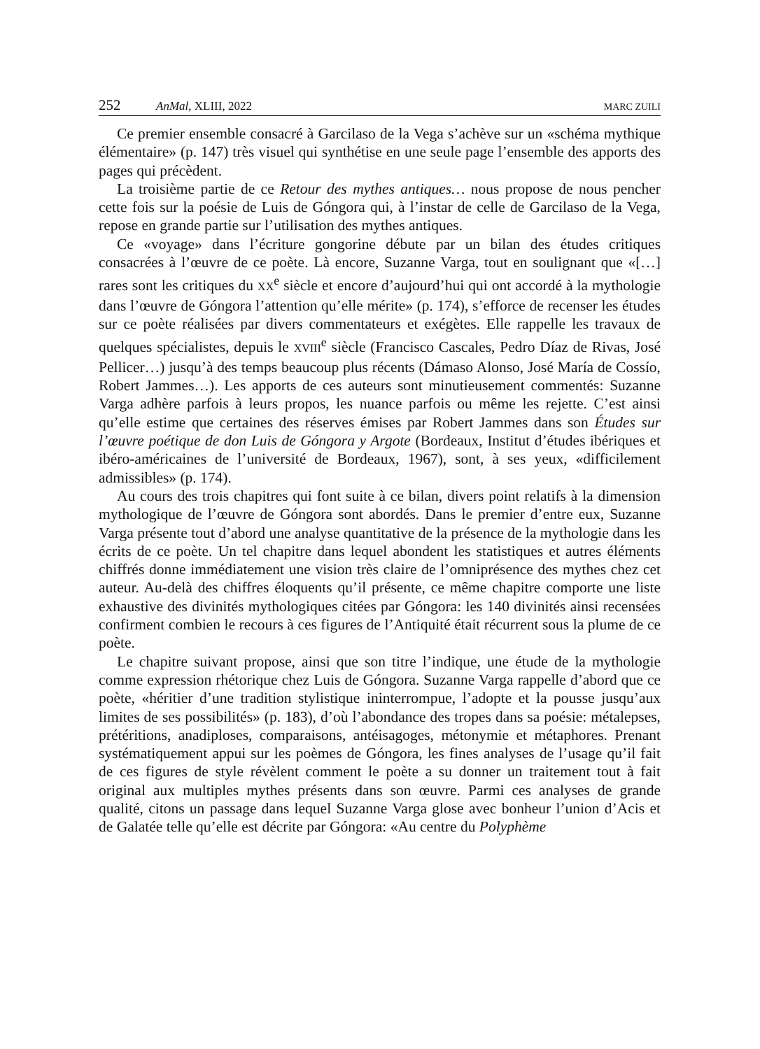252 AnMal, XLIII, 2022 MARC ZUILI
Ce premier ensemble consacré à Garcilaso de la Vega s’achève sur un «schéma mythique élémentaire» (p. 147) très visuel qui synthétise en une seule page l’ensemble des apports des pages qui précèdent.
La troisième partie de ce Retour des mythes antiques… nous propose de nous pencher cette fois sur la poésie de Luis de Góngora qui, à l’instar de celle de Garcilaso de la Vega, repose en grande partie sur l’utilisation des mythes antiques.
Ce «voyage» dans l’écriture gongorine débute par un bilan des études critiques consacrées à l’œuvre de ce poète. Là encore, Suzanne Varga, tout en soulignant que «[…] rares sont les critiques du XX<sup>e</sup> siècle et encore d’aujourd’hui qui ont accordé à la mythologie dans l’œuvre de Góngora l’attention qu’elle mérite» (p. 174), s’efforce de recenser les études sur ce poète réalisées par divers commentateurs et exégètes. Elle rappelle les travaux de quelques spécialistes, depuis le XVIII<sup>e</sup> siècle (Francisco Cascales, Pedro Díaz de Rivas, José Pellicer…) jusqu’à des temps beaucoup plus récents (Dámaso Alonso, José María de Cossío, Robert Jammes…). Les apports de ces auteurs sont minutieusement commentés: Suzanne Varga adhère parfois à leurs propos, les nuance parfois ou même les rejette. C’est ainsi qu’elle estime que certaines des réserves émises par Robert Jammes dans son Études sur l’œuvre poétique de don Luis de Góngora y Argote (Bordeaux, Institut d’études ibériques et ibéro-américaines de l’université de Bordeaux, 1967), sont, à ses yeux, «difficilement admissibles» (p. 174).
Au cours des trois chapitres qui font suite à ce bilan, divers point relatifs à la dimension mythologique de l’œuvre de Góngora sont abordés. Dans le premier d’entre eux, Suzanne Varga présente tout d’abord une analyse quantitative de la présence de la mythologie dans les écrits de ce poète. Un tel chapitre dans lequel abondent les statistiques et autres éléments chiffrés donne immédiatement une vision très claire de l’omniprésence des mythes chez cet auteur. Au-delà des chiffres éloquents qu’il présente, ce même chapitre comporte une liste exhaustive des divinités mythologiques citées par Góngora: les 140 divinités ainsi recensées confirment combien le recours à ces figures de l’Antiquité était récurrent sous la plume de ce poète.
Le chapitre suivant propose, ainsi que son titre l’indique, une étude de la mythologie comme expression rhétorique chez Luis de Góngora. Suzanne Varga rappelle d’abord que ce poète, «héritier d’une tradition stylistique ininterrompue, l’adopte et la pousse jusqu’aux limites de ses possibilités» (p. 183), d’où l’abondance des tropes dans sa poésie: métalepses, prétéritions, anadiploses, comparaisons, antéisagoges, métonymie et métaphores. Prenant systématiquement appui sur les poèmes de Góngora, les fines analyses de l’usage qu’il fait de ces figures de style révèlent comment le poète a su donner un traitement tout à fait original aux multiples mythes présents dans son œuvre. Parmi ces analyses de grande qualité, citons un passage dans lequel Suzanne Varga glose avec bonheur l’union d’Acis et de Galatée telle qu’elle est décrite par Góngora: «Au centre du Polyphème